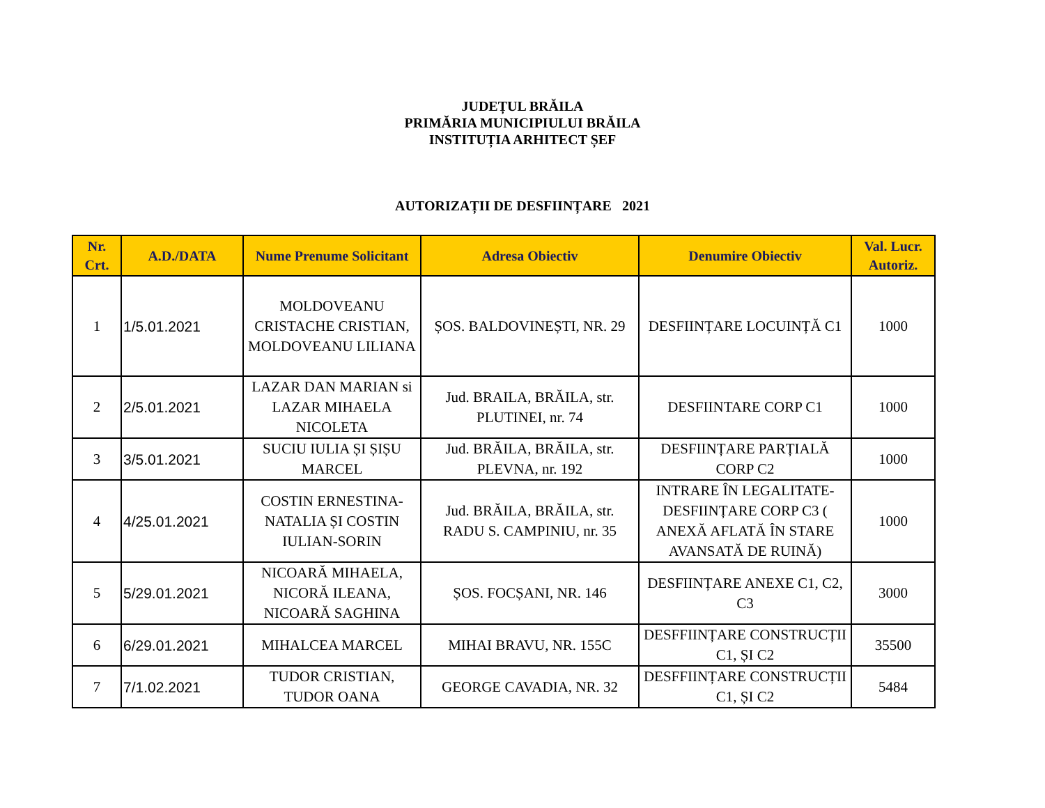JUDEȚUL BRĂILA
PRIMĂRIA MUNICIPIULUI BRĂILA
INSTITUȚIA ARHITECT ȘEF
AUTORIZAȚII DE DESFIINȚARE 2021
| Nr. Crt. | A.D./DATA | Nume Prenume Solicitant | Adresa Obiectiv | Denumire Obiectiv | Val. Lucr. Autoriz. |
| --- | --- | --- | --- | --- | --- |
| 1 | 1/5.01.2021 | MOLDOVEANU CRISTACHE CRISTIAN, MOLDOVEANU LILIANA | ȘOS. BALDOVINEȘTI, NR. 29 | DESFIINȚARE LOCUINȚĂ C1 | 1000 |
| 2 | 2/5.01.2021 | LAZAR DAN MARIAN si LAZAR MIHAELA NICOLETA | Jud. BRAILA, BRĂILA, str. PLUTINEI, nr. 74 | DESFIINTARE CORP C1 | 1000 |
| 3 | 3/5.01.2021 | SUCIU IULIA ȘI ȘIȘU MARCEL | Jud. BRĂILA, BRĂILA, str. PLEVNA, nr. 192 | DESFIINȚARE PARȚIALĂ CORP C2 | 1000 |
| 4 | 4/25.01.2021 | COSTIN ERNESTINA-NATALIA ȘI COSTIN IULIAN-SORIN | Jud. BRĂILA, BRĂILA, str. RADU S. CAMPINIU, nr. 35 | INTRARE ÎN LEGALITATE-DESFIINȚARE CORP C3 ( ANEXĂ AFLATĂ ÎN STARE AVANSATĂ DE RUINĂ) | 1000 |
| 5 | 5/29.01.2021 | NICOARĂ MIHAELA, NICORĂ ILEANA, NICOARĂ SAGHINA | ȘOS. FOCȘANI, NR. 146 | DESFIINȚARE ANEXE C1, C2, C3 | 3000 |
| 6 | 6/29.01.2021 | MIHALCEA MARCEL | MIHAI BRAVU, NR. 155C | DESFFIINȚARE CONSTRUCȚII C1, ȘI C2 | 35500 |
| 7 | 7/1.02.2021 | TUDOR CRISTIAN, TUDOR OANA | GEORGE CAVADIA, NR. 32 | DESFFIINȚARE CONSTRUCȚII C1, ȘI C2 | 5484 |